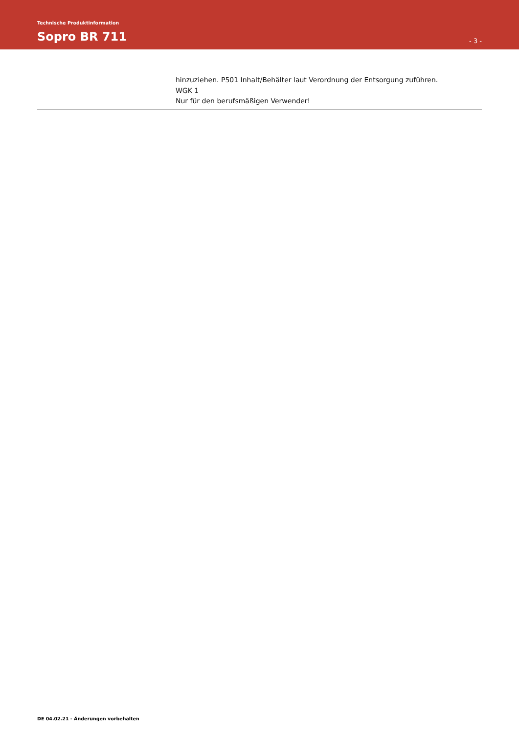Technische Produktinformation
Sopro BR 711 - 3 -
hinzuziehen. P501 Inhalt/Behälter laut Verordnung der Entsorgung zuführen.
WGK 1
Nur für den berufsmäßigen Verwender!
DE 04.02.21 - Änderungen vorbehalten